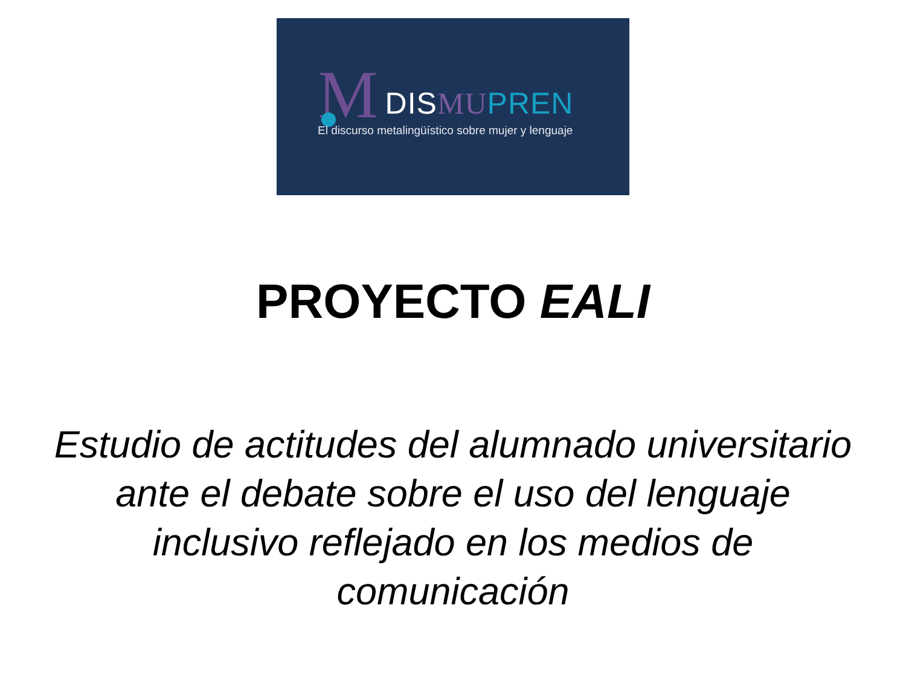M DIS MU PREN
El discurso metalingüístico sobre mujer y lenguaje
PROYECTO EALI
Estudio de actitudes del alumnado universitario ante el debate sobre el uso del lenguaje inclusivo reflejado en los medios de comunicación